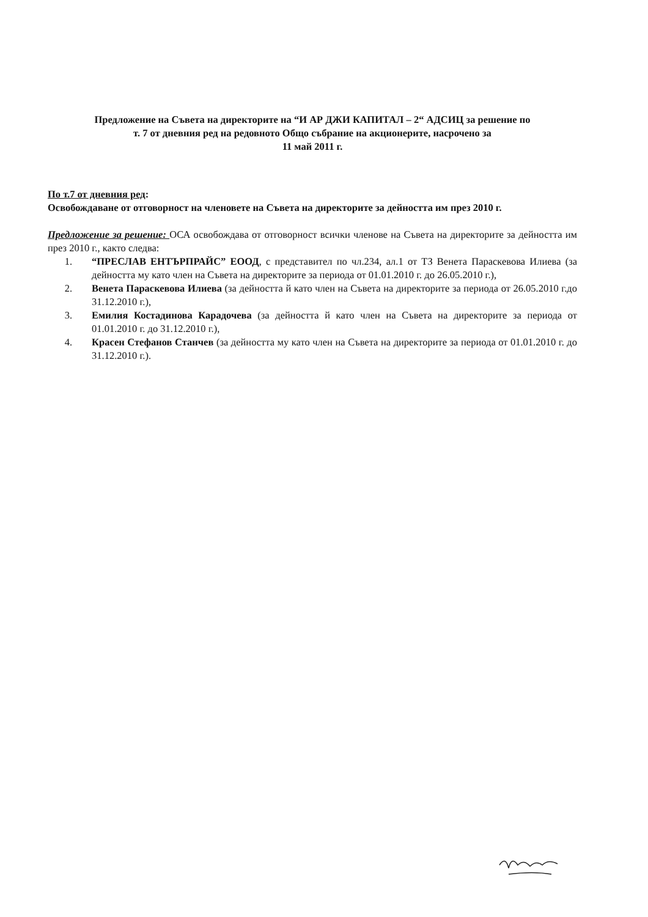Предложение на Съвета на директорите на “И АР ДЖИ КАПИТАЛ – 2“ АДСИЦ за решение по
т. 7 от дневния ред на редовното Общо събрание на акционерите, насрочено за
11 май 2011 г.
По т.7 от дневния ред:
Освобождаване от отговорност на членовете на Съвета на директорите за дейността им през 2010 г.
Предложение за решение: ОСА освобождава от отговорност всички членове на Съвета на директорите за дейността им през 2010 г., както следва:
1. “ПРЕСЛАВ ЕНТЪРПРАЙС” ЕООД, с представител по чл.234, ал.1 от ТЗ Венета Параскевова Илиева (за дейността му като член на Съвета на директорите за периода от 01.01.2010 г. до 26.05.2010 г.),
2. Венета Параскевова Илиева (за дейността й като член на Съвета на директорите за периода от 26.05.2010 г.до 31.12.2010 г.),
3. Емилия Костадинова Карадочева (за дейността й като член на Съвета на директорите за периода от 01.01.2010 г. до 31.12.2010 г.),
4. Красен Стефанов Станчев (за дейността му като член на Съвета на директорите за периода от 01.01.2010 г. до 31.12.2010 г.).